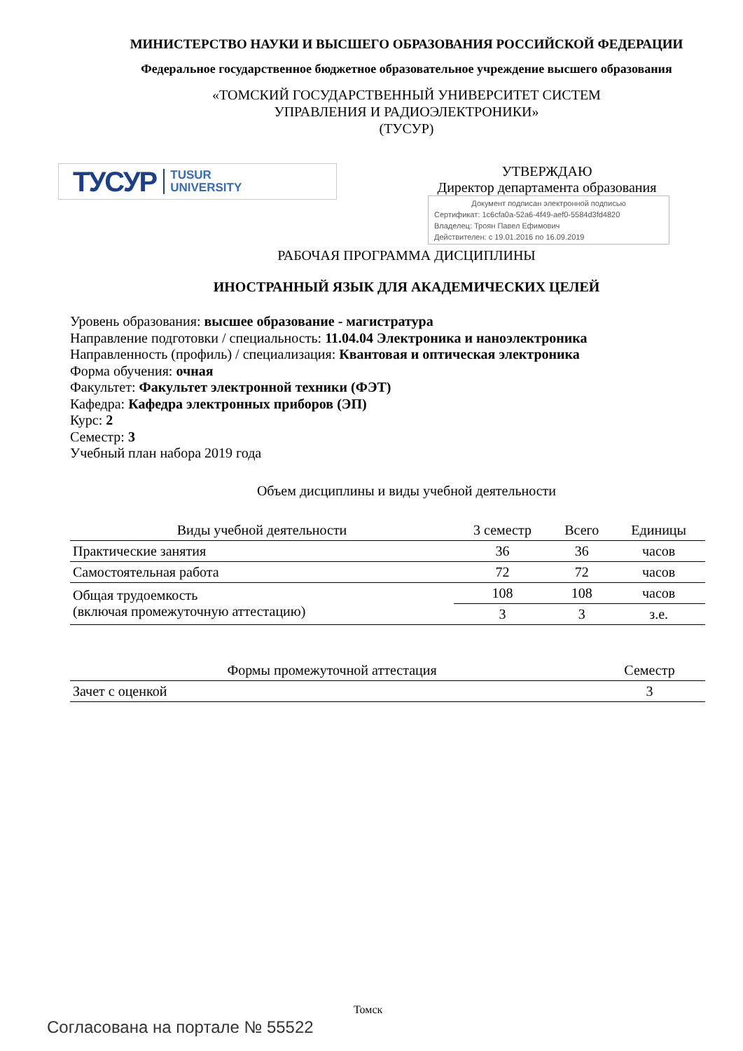МИНИСТЕРСТВО НАУКИ И ВЫСШЕГО ОБРАЗОВАНИЯ РОССИЙСКОЙ ФЕДЕРАЦИИ
Федеральное государственное бюджетное образовательное учреждение высшего образования
«ТОМСКИЙ ГОСУДАРСТВЕННЫЙ УНИВЕРСИТЕТ СИСТЕМ
УПРАВЛЕНИЯ И РАДИОЭЛЕКТРОНИКИ»
(ТУСУР)
ТУСУР TUSUR
UNIVERSITY
УТВЕРЖДАЮ
Директор департамента образования
Документ подписан электронной подписью
Сертификат: 1c6cfa0a-52a6-4f49-aef0-5584d3fd4820
Владелец: Троян Павел Ефимович
Действителен: с 19.01.2016 по 16.09.2019
РАБОЧАЯ ПРОГРАММА ДИСЦИПЛИНЫ
ИНОСТРАННЫЙ ЯЗЫК ДЛЯ АКАДЕМИЧЕСКИХ ЦЕЛЕЙ
Уровень образования: высшее образование - магистратура
Направление подготовки / специальность: 11.04.04 Электроника и наноэлектроника
Направленность (профиль) / специализация: Квантовая и оптическая электроника
Форма обучения: очная
Факультет: Факультет электронной техники (ФЭТ)
Кафедра: Кафедра электронных приборов (ЭП)
Курс: 2
Семестр: 3
Учебный план набора 2019 года
Объем дисциплины и виды учебной деятельности
| Виды учебной деятельности | 3 семестр | Всего | Единицы |
| --- | --- | --- | --- |
| Практические занятия | 36 | 36 | часов |
| Самостоятельная работа | 72 | 72 | часов |
| Общая трудоемкость (включая промежуточную аттестацию) | 108 | 108 | часов |
| | 3 | 3 | з.е. |
| Формы промежуточной аттестация | Семестр |
| --- | --- |
| Зачет с оценкой | 3 |
Томск
Согласована на портале № 55522